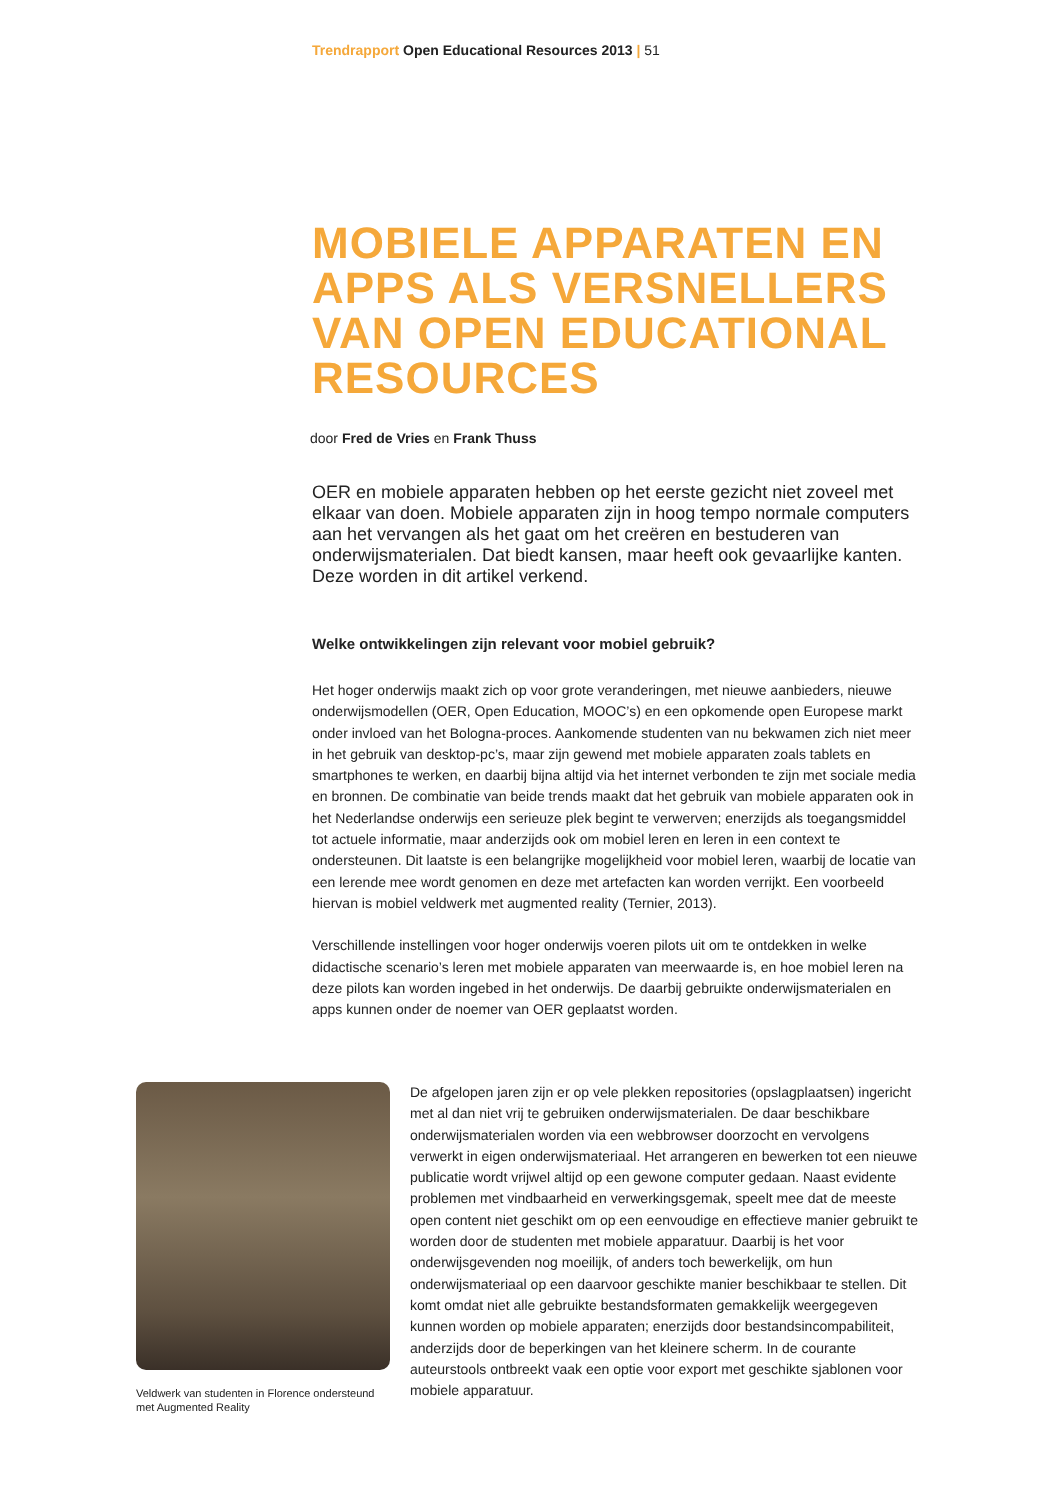Trendrapport Open Educational Resources 2013 | 51
MOBIELE APPARATEN EN APPS ALS VERSNELLERS VAN OPEN EDUCATIONAL RESOURCES
door Fred de Vries en Frank Thuss
OER en mobiele apparaten hebben op het eerste gezicht niet zoveel met elkaar van doen. Mobiele apparaten zijn in hoog tempo normale computers aan het vervangen als het gaat om het creëren en bestuderen van onderwijsmaterialen. Dat biedt kansen, maar heeft ook gevaarlijke kanten. Deze worden in dit artikel verkend.
Welke ontwikkelingen zijn relevant voor mobiel gebruik?
Het hoger onderwijs maakt zich op voor grote veranderingen, met nieuwe aanbieders, nieuwe onderwijsmodellen (OER, Open Education, MOOC’s) en een opkomende open Europese markt onder invloed van het Bologna-proces. Aankomende studenten van nu bekwamen zich niet meer in het gebruik van desktop-pc’s, maar zijn gewend met mobiele apparaten zoals tablets en smartphones te werken, en daarbij bijna altijd via het internet verbonden te zijn met sociale media en bronnen. De combinatie van beide trends maakt dat het gebruik van mobiele apparaten ook in het Nederlandse onderwijs een serieuze plek begint te verwerven; enerzijds als toegangsmiddel tot actuele informatie, maar anderzijds ook om mobiel leren en leren in een context te ondersteunen. Dit laatste is een belangrijke mogelijkheid voor mobiel leren, waarbij de locatie van een lerende mee wordt genomen en deze met artefacten kan worden verrijkt. Een voorbeeld hiervan is mobiel veldwerk met augmented reality (Ternier, 2013).
Verschillende instellingen voor hoger onderwijs voeren pilots uit om te ontdekken in welke didactische scenario’s leren met mobiele apparaten van meerwaarde is, en hoe mobiel leren na deze pilots kan worden ingebed in het onderwijs. De daarbij gebruikte onderwijsmaterialen en apps kunnen onder de noemer van OER geplaatst worden.
Veldwerk van studenten in Florence ondersteund met Augmented Reality
De afgelopen jaren zijn er op vele plekken repositories (opslagplaatsen) ingericht met al dan niet vrij te gebruiken onderwijsmaterialen. De daar beschikbare onderwijsmaterialen worden via een webbrowser doorzocht en vervolgens verwerkt in eigen onderwijsmateriaal. Het arrangeren en bewerken tot een nieuwe publicatie wordt vrijwel altijd op een gewone computer gedaan. Naast evidente problemen met vindbaarheid en verwerkingsgemak, speelt mee dat de meeste open content niet geschikt om op een eenvoudige en effectieve manier gebruikt te worden door de studenten met mobiele apparatuur. Daarbij is het voor onderwijsgevenden nog moeilijk, of anders toch bewerkelijk, om hun onderwijsmateriaal op een daarvoor geschikte manier beschikbaar te stellen. Dit komt omdat niet alle gebruikte bestandsformaten gemakkelijk weergegeven kunnen worden op mobiele apparaten; enerzijds door bestandsincompabiliteit, anderzijds door de beperkingen van het kleinere scherm. In de courante auteurstools ontbreekt vaak een optie voor export met geschikte sjablonen voor mobiele apparatuur.